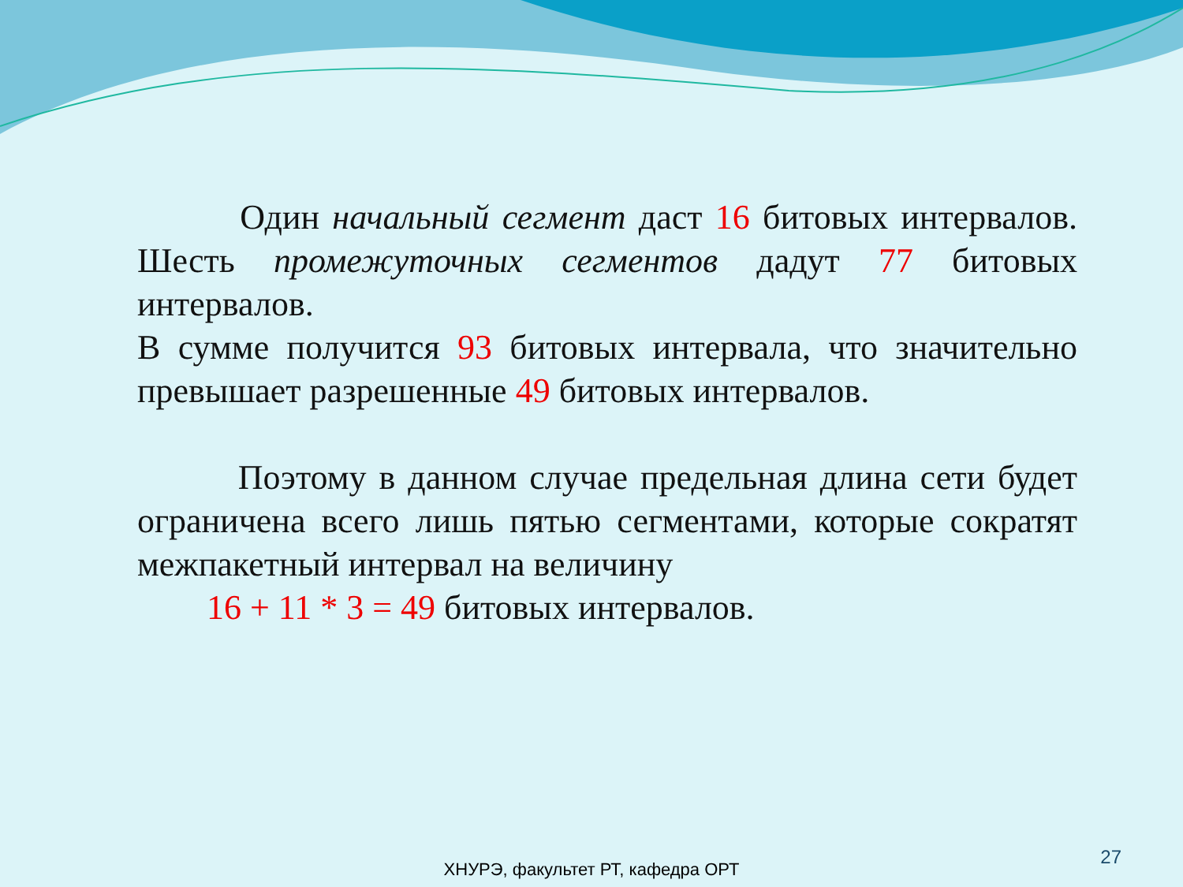Один начальный сегмент даст 16 битовых интервалов. Шесть промежуточных сегментов дадут 77 битовых интервалов.
В сумме получится 93 битовых интервала, что значительно превышает разрешенные 49 битовых интервалов.
Поэтому в данном случае предельная длина сети будет ограничена всего лишь пятью сегментами, которые сократят межпакетный интервал на величину
16 + 11 * 3 = 49 битовых интервалов.
27
ХНУРЭ, факультет РТ, кафедра ОРТ